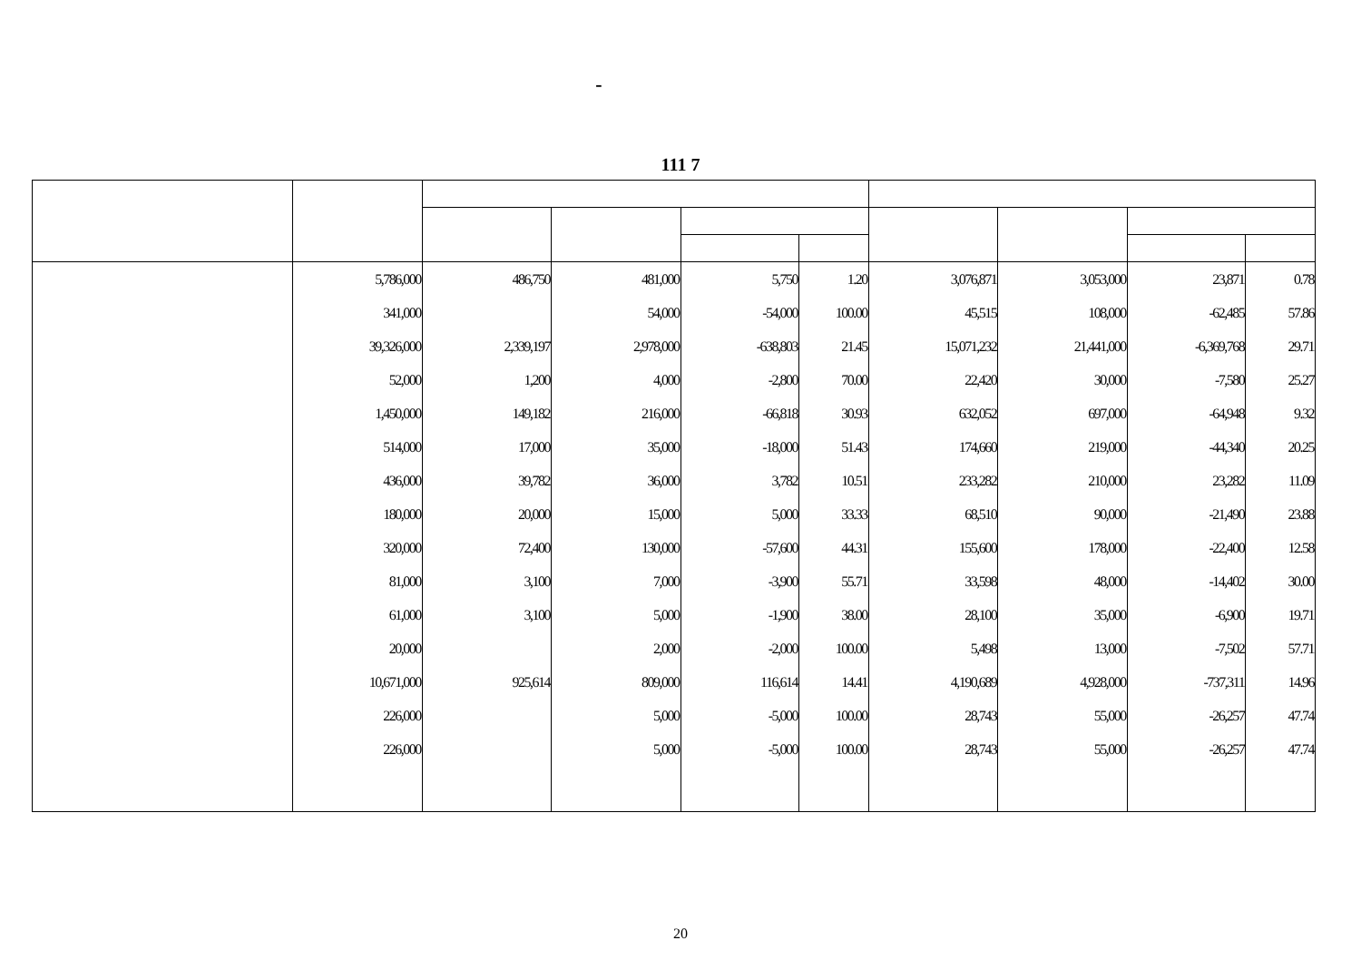-
111 7
| | 5,786,000 | 486,750 | 481,000 | 5,750 | 1.20 | 3,076,871 | 3,053,000 | 23,871 | 0.78 |
| | 341,000 | | 54,000 | -54,000 | 100.00 | 45,515 | 108,000 | -62,485 | 57.86 |
| | 39,326,000 | 2,339,197 | 2,978,000 | -638,803 | 21.45 | 15,071,232 | 21,441,000 | -6,369,768 | 29.71 |
| | 52,000 | 1,200 | 4,000 | -2,800 | 70.00 | 22,420 | 30,000 | -7,580 | 25.27 |
| | 1,450,000 | 149,182 | 216,000 | -66,818 | 30.93 | 632,052 | 697,000 | -64,948 | 9.32 |
| | 514,000 | 17,000 | 35,000 | -18,000 | 51.43 | 174,660 | 219,000 | -44,340 | 20.25 |
| | 436,000 | 39,782 | 36,000 | 3,782 | 10.51 | 233,282 | 210,000 | 23,282 | 11.09 |
| | 180,000 | 20,000 | 15,000 | 5,000 | 33.33 | 68,510 | 90,000 | -21,490 | 23.88 |
| | 320,000 | 72,400 | 130,000 | -57,600 | 44.31 | 155,600 | 178,000 | -22,400 | 12.58 |
| | 81,000 | 3,100 | 7,000 | -3,900 | 55.71 | 33,598 | 48,000 | -14,402 | 30.00 |
| | 61,000 | 3,100 | 5,000 | -1,900 | 38.00 | 28,100 | 35,000 | -6,900 | 19.71 |
| | 20,000 | | 2,000 | -2,000 | 100.00 | 5,498 | 13,000 | -7,502 | 57.71 |
| | 10,671,000 | 925,614 | 809,000 | 116,614 | 14.41 | 4,190,689 | 4,928,000 | -737,311 | 14.96 |
| | 226,000 | | 5,000 | -5,000 | 100.00 | 28,743 | 55,000 | -26,257 | 47.74 |
| | 226,000 | | 5,000 | -5,000 | 100.00 | 28,743 | 55,000 | -26,257 | 47.74 |
20